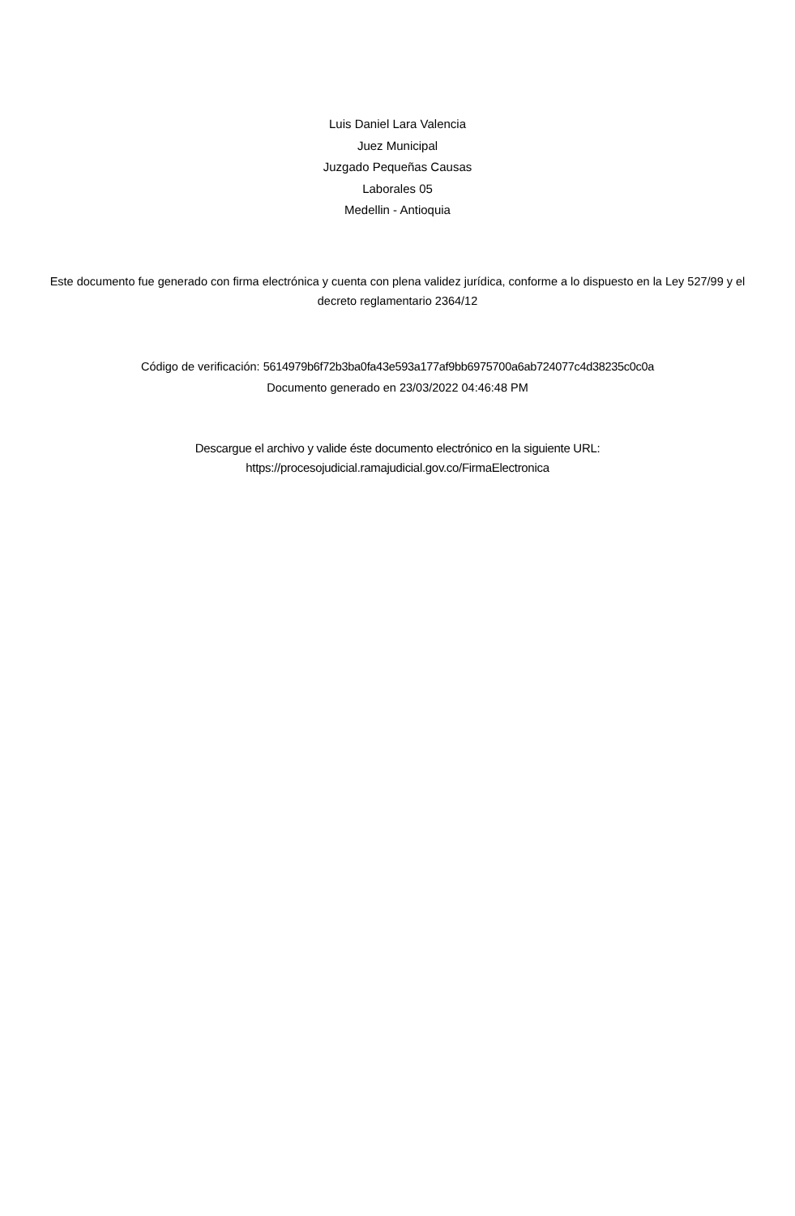Luis Daniel Lara Valencia
Juez Municipal
Juzgado Pequeñas Causas
Laborales 05
Medellin - Antioquia
Este documento fue generado con firma electrónica y cuenta con plena validez jurídica, conforme a lo dispuesto en la Ley 527/99 y el decreto reglamentario 2364/12
Código de verificación: 5614979b6f72b3ba0fa43e593a177af9bb6975700a6ab724077c4d38235c0c0a
Documento generado en 23/03/2022 04:46:48 PM
Descargue el archivo y valide éste documento electrónico en la siguiente URL:
https://procesojudicial.ramajudicial.gov.co/FirmaElectronica